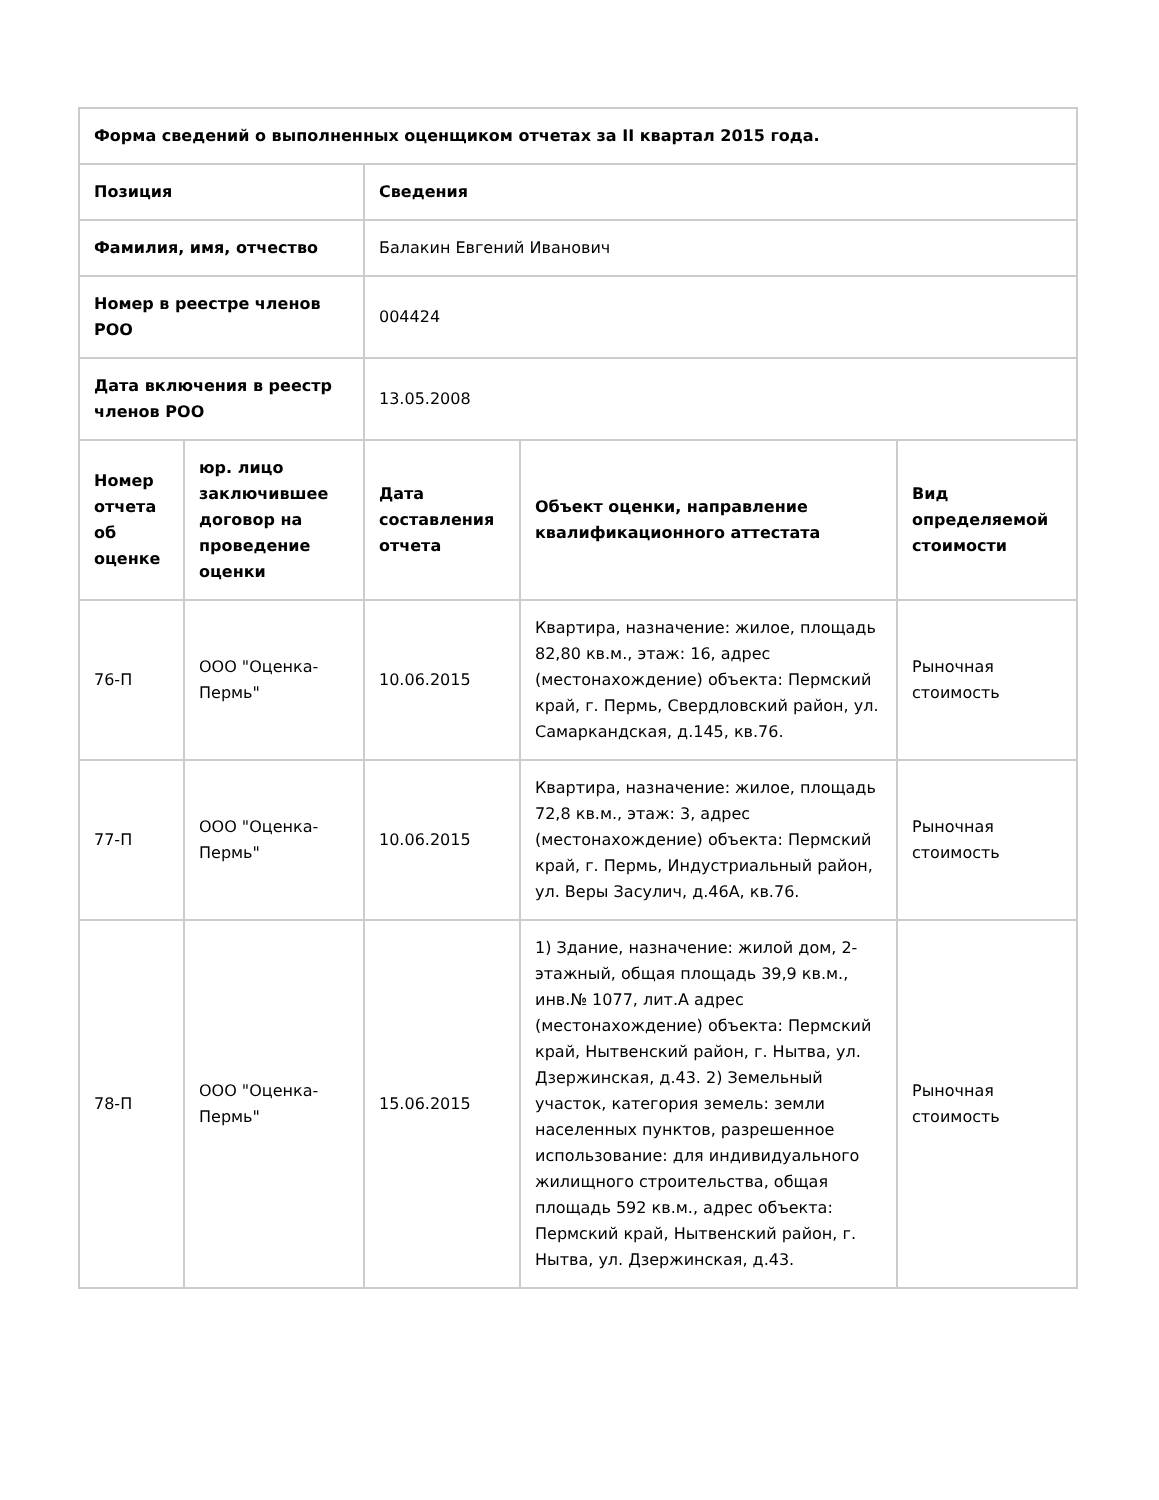| Форма сведений о выполненных оценщиком отчетах за II квартал 2015 года. | | | | |
| --- | --- | --- | --- | --- |
| Позиция | | Сведения | | |
| Фамилия, имя, отчество | | Балакин Евгений Иванович | | |
| Номер в реестре членов РОО | | 004424 | | |
| Дата включения в реестр членов РОО | | 13.05.2008 | | |
| Номер отчета об оценке | юр. лицо заключившее договор на проведение оценки | Дата составления отчета | Объект оценки, направление квалификационного аттестата | Вид определяемой стоимости |
| 76-П | ООО "Оценка-Пермь" | 10.06.2015 | Квартира, назначение: жилое, площадь 82,80 кв.м., этаж: 16, адрес (местонахождение) объекта: Пермский край, г. Пермь, Свердловский район, ул. Самаркандская, д.145, кв.76. | Рыночная стоимость |
| 77-П | ООО "Оценка-Пермь" | 10.06.2015 | Квартира, назначение: жилое, площадь 72,8 кв.м., этаж: 3, адрес (местонахождение) объекта: Пермский край, г. Пермь, Индустриальный район, ул. Веры Засулич, д.46А, кв.76. | Рыночная стоимость |
| 78-П | ООО "Оценка-Пермь" | 15.06.2015 | 1) Здание, назначение: жилой дом, 2-этажный, общая площадь 39,9 кв.м., инв.№ 1077, лит.А адрес (местонахождение) объекта: Пермский край, Нытвенский район, г. Нытва, ул. Дзержинская, д.43. 2) Земельный участок, категория земель: земли населенных пунктов, разрешенное использование: для индивидуального жилищного строительства, общая площадь 592 кв.м., адрес объекта: Пермский край, Нытвенский район, г. Нытва, ул. Дзержинская, д.43. | Рыночная стоимость |